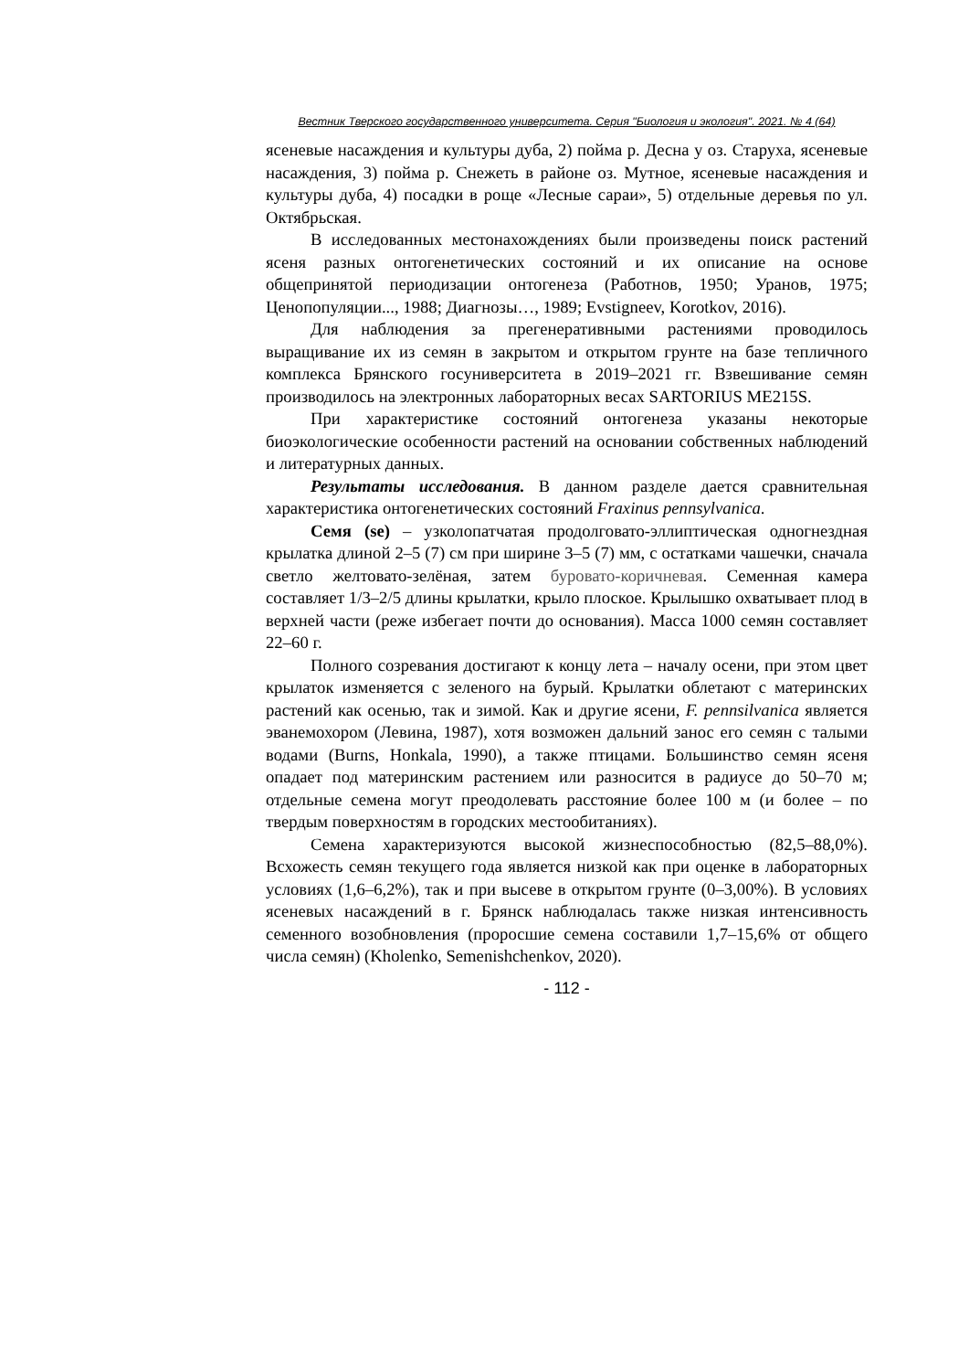Вестник Тверского государственного университета. Серия "Биология и экология". 2021. № 4 (64)
ясеневые насаждения и культуры дуба, 2) пойма р. Десна у оз. Старуха, ясеневые насаждения, 3) пойма р. Снежеть в районе оз. Мутное, ясеневые насаждения и культуры дуба, 4) посадки в роще «Лесные сараи», 5) отдельные деревья по ул. Октябрьская.
В исследованных местонахождениях были произведены поиск растений ясеня разных онтогенетических состояний и их описание на основе общепринятой периодизации онтогенеза (Работнов, 1950; Уранов, 1975; Ценопопуляции..., 1988; Диагнозы…, 1989; Evstigneev, Korotkov, 2016).
Для наблюдения за прегенеративными растениями проводилось выращивание их из семян в закрытом и открытом грунте на базе тепличного комплекса Брянского госуниверситета в 2019–2021 гг. Взвешивание семян производилось на электронных лабораторных весах SARTORIUS ME215S.
При характеристике состояний онтогенеза указаны некоторые биоэкологические особенности растений на основании собственных наблюдений и литературных данных.
Результаты исследования. В данном разделе дается сравнительная характеристика онтогенетических состояний Fraxinus pennsylvanica.
Семя (se) – узколопатчатая продолговато-эллиптическая одногнездная крылатка длиной 2–5 (7) см при ширине 3–5 (7) мм, с остатками чашечки, сначала светло желтовато-зелёная, затем буровато-коричневая. Семенная камера составляет 1/3–2/5 длины крылатки, крыло плоское. Крылышко охватывает плод в верхней части (реже избегает почти до основания). Масса 1000 семян составляет 22–60 г.
Полного созревания достигают к концу лета – началу осени, при этом цвет крылаток изменяется с зеленого на бурый. Крылатки облетают с материнских растений как осенью, так и зимой. Как и другие ясени, F. pennsilvanica является эванемохором (Левина, 1987), хотя возможен дальний занос его семян с талыми водами (Burns, Honkala, 1990), а также птицами. Большинство семян ясеня опадает под материнским растением или разносится в радиусе до 50–70 м; отдельные семена могут преодолевать расстояние более 100 м (и более – по твердым поверхностям в городских местообитаниях).
Семена характеризуются высокой жизнеспособностью (82,5–88,0%). Всхожесть семян текущего года является низкой как при оценке в лабораторных условиях (1,6–6,2%), так и при высеве в открытом грунте (0–3,00%). В условиях ясеневых насаждений в г. Брянск наблюдалась также низкая интенсивность семенного возобновления (проросшие семена составили 1,7–15,6% от общего числа семян) (Kholenko, Semenishchenkov, 2020).
- 112 -